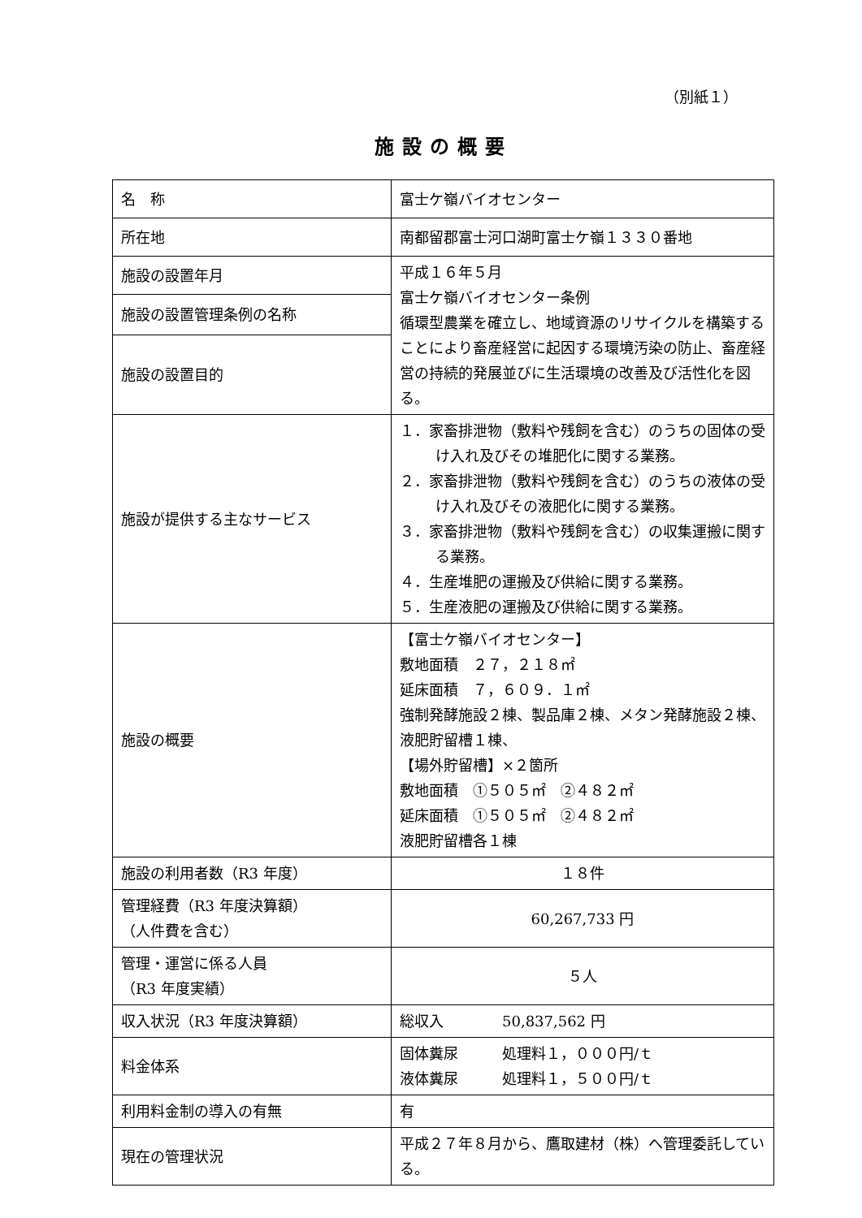（別紙１）
施設の概要
| 名 称 | 富士ケ嶺バイオセンター |
| 所在地 | 南都留郡富士河口湖町富士ケ嶺１３３０番地 |
| 施設の設置年月 | 平成１６年５月 富士ケ嶺バイオセンター条例 循環型農業を確立し、地域資源のリサイクルを構築することにより畜産経営に起因する環境汚染の防止、畜産経営の持続的発展並びに生活環境の改善及び活性化を図る。 |
| 施設の設置管理条例の名称 | |
| 施設の設置目的 | |
| 施設が提供する主なサービス | １．家畜排泄物（敷料や残飼を含む）のうちの固体の受け入れ及びその堆肥化に関する業務。 ２．家畜排泄物（敷料や残飼を含む）のうちの液体の受け入れ及びその液肥化に関する業務。 ３．家畜排泄物（敷料や残飼を含む）の収集運搬に関する業務。 ４．生産堆肥の運搬及び供給に関する業務。 ５．生産液肥の運搬及び供給に関する業務。 |
| 施設の概要 | 【富士ケ嶺バイオセンター】 敷地面積 ２７，２１８㎡ 延床面積 ７，６０９．１㎡ 強制発酵施設２棟、製品庫２棟、メタン発酵施設２棟、液肥貯留槽１棟、 【場外貯留槽】×２箇所 敷地面積 ①５０５㎡ ②４８２㎡ 延床面積 ①５０５㎡ ②４８２㎡ 液肥貯留槽各１棟 |
| 施設の利用者数（R3 年度） | １８件 |
| 管理経費（R3 年度決算額） （人件費を含む） | 60,267,733 円 |
| 管理・運営に係る人員 （R3 年度実績） | ５人 |
| 収入状況（R3 年度決算額） | 総収入 50,837,562 円 |
| 料金体系 | 固体糞尿 処理料１，０００円/ｔ 液体糞尿 処理料１，５００円/ｔ |
| 利用料金制の導入の有無 | 有 |
| 現在の管理状況 | 平成２７年８月から、鷹取建材（株）へ管理委託している。 |